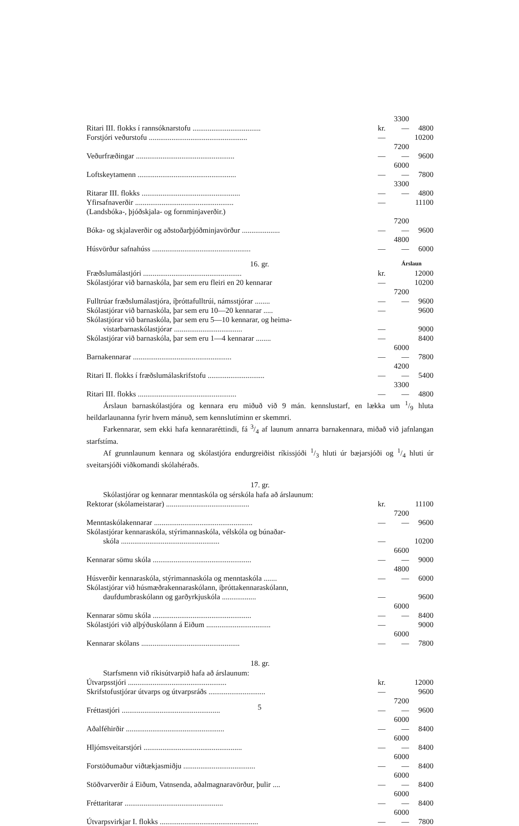| Ritari III. flokks í rannsóknarstofu .................................... | kr. | 3300— | 4800 |
| Forstjóri veðurstofu .................................................... | — | | 10200 |
| Veðurfræðingar .................................................... | — | 7200— | 9600 |
| Loftskeytamenn .................................................... | — | 6000— | 7800 |
| Ritarar III. flokks .................................................... | — | 3300— | 4800 |
| Yfirsafnaverðir .................................................... | — | | 11100 |
| (Landsbóka-, þjóðskjala- og fornminjaverðir.) | | | |
| Bóka- og skjalaverðir og aðstoðarþjóðminjavörður .................... | — | 7200— | 9600 |
| Húsvörður safnahúss .................................................... | — | 4800— | 6000 |
| 16. gr. | | Árslaun | |
| Fræðslumálastjóri .................................................... | kr. | | 12000 |
| Skólastjórar við barnaskóla, þar sem eru fleiri en 20 kennarar | — | | 10200 |
| Fulltrúar fræðslumálastjóra, íþróttafulltrúi, námsstjórar ........ | — | 7200— | 9600 |
| Skólastjórar við barnaskóla, þar sem eru 10—20 kennarar ..... | — | | 9600 |
| Skólastjórar við barnaskóla, þar sem eru 5—10 kennarar, og heima- vistarbarnaskólastjórar .................................... | — | | 9000 |
| Skólastjórar við barnaskóla, þar sem eru 1—4 kennarar ........ | — | | 8400 |
| Barnakennarar .................................................... | — | 6000— | 7800 |
| Ritari II. flokks í fræðslumálaskrifstofu .............................. | — | 4200— | 5400 |
| Ritari III. flokks .................................................... | — | 3300— | 4800 |
Árslaun barnaskólastjóra og kennara eru miðuð við 9 mán. kennslustarf, en lækka um 1/9 hluta heildarlaunanna fyrir hvern mánuð, sem kennslutíminn er skemmri.
Farkennarar, sem ekki hafa kennararéttindi, fá 3/4 af launum annarra barnakennara, miðað við jafnlangan starfstíma.
Af grunnlaunum kennara og skólastjóra endurgreiðist ríkissjóði 1/3 hluti úr bæjarsjóði og 1/4 hluti úr sveitarsjóði viðkomandi skólahéraðs.
17. gr.
Skólastjórar og kennarar menntaskóla og sérskóla hafa að árslaunum:
| Rektorar (skólameistarar) ............................................ | kr. | | 11100 |
| Menntaskólakennarar .................................................... | — | 7200— | 9600 |
| Skólastjórar kennaraskóla, stýrimannaskóla, vélskóla og búnaðar- skóla .................................................... | — | | 10200 |
| Kennarar sömu skóla .................................................... | — | 6600— | 9000 |
| Húsverðir kennaraskóla, stýrimannaskóla og menntaskóla ....... | — | 4800— | 6000 |
| Skólastjórar við húsmæðrakennaraskólann, íþróttakennaraskólann, daufdumbraskólann og garðyrkjuskóla .................. | — | | 9600 |
| Kennarar sömu skóla .................................................... | — | 6000— | 8400 |
| Skólastjóri við alþýðuskólann á Eiðum .................................. | — | | 9000 |
| Kennarar skólans .................................................... | — | 6000— | 7800 |
18. gr.
Starfsmenn við ríkisútvarpið hafa að árslaunum:
| Útvarpsstjóri .................................................... | kr. | | 12000 |
| Skrifstofustjórar útvarps og útvarpsráðs .............................. | — | | 9600 |
| Fréttastjóri .................................................... | — | 7200— | 9600 |
| Aðalféhirðir .................................................... | — | 6000— | 8400 |
| Hljómsveitarstjóri .................................................... | — | 6000— | 8400 |
| Forstöðumaður viðtækjasmiðju ...................................... | — | 6000— | 8400 |
| Stöðvarverðir á Eiðum, Vatnsenda, aðalmagnaravörður, þulir .... | — | 6000— | 8400 |
| Fréttaritarar .................................................... | — | 6000— | 8400 |
| Útvarpsvirkjar I. flokks .................................................... | — | 6000— | 7800 |
5